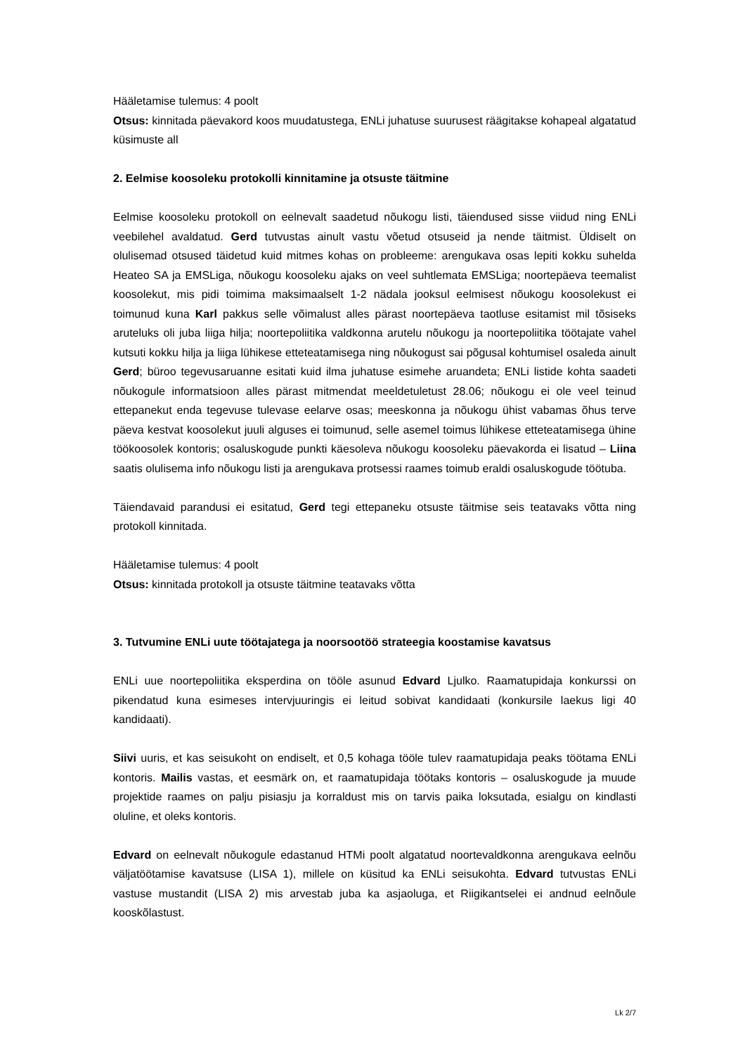Hääletamise tulemus: 4 poolt
Otsus: kinnitada päevakord koos muudatustega, ENLi juhatuse suurusest räägitakse kohapeal algatatud küsimuste all
2. Eelmise koosoleku protokolli kinnitamine ja otsuste täitmine
Eelmise koosoleku protokoll on eelnevalt saadetud nõukogu listi, täiendused sisse viidud ning ENLi veebilehel avaldatud. Gerd tutvustas ainult vastu võetud otsuseid ja nende täitmist. Üldiselt on olulisemad otsused täidetud kuid mitmes kohas on probleeme: arengukava osas lepiti kokku suhelda Heateo SA ja EMSLiga, nõukogu koosoleku ajaks on veel suhtlemata EMSLiga; noortepäeva teemalist koosolekut, mis pidi toimima maksimaalselt 1-2 nädala jooksul eelmisest nõukogu koosolekust ei toimunud kuna Karl pakkus selle võimalust alles pärast noortepäeva taotluse esitamist mil tõsiseks aruteluks oli juba liiga hilja; noortepoliitika valdkonna arutelu nõukogu ja noortepoliitika töötajate vahel kutsuti kokku hilja ja liiga lühikese etteteatamisega ning nõukogust sai põgusal kohtumisel osaleda ainult Gerd; büroo tegevusaruanne esitati kuid ilma juhatuse esimehe aruandeta; ENLi listide kohta saadeti nõukogule informatsioon alles pärast mitmendat meeldetuletust 28.06; nõukogu ei ole veel teinud ettepanekut enda tegevuse tulevase eelarve osas; meeskonna ja nõukogu ühist vabamas õhus terve päeva kestvat koosolekut juuli alguses ei toimunud, selle asemel toimus lühikese etteteatamisega ühine töökoosolek kontoris; osaluskogude punkti käesoleva nõukogu koosoleku päevakorda ei lisatud – Liina saatis olulisema info nõukogu listi ja arengukava protsessi raames toimub eraldi osaluskogude töötuba.
Täiendavaid parandusi ei esitatud, Gerd tegi ettepaneku otsuste täitmise seis teatavaks võtta ning protokoll kinnitada.
Hääletamise tulemus: 4 poolt
Otsus: kinnitada protokoll ja otsuste täitmine teatavaks võtta
3. Tutvumine ENLi uute töötajatega ja noorsootöö strateegia koostamise kavatsus
ENLi uue noortepoliitika eksperdina on tööle asunud Edvard Ljulko. Raamatupidaja konkurssi on pikendatud kuna esimeses intervjuuringis ei leitud sobivat kandidaati (konkursile laekus ligi 40 kandidaati).
Siivi uuris, et kas seisukoht on endiselt, et 0,5 kohaga tööle tulev raamatupidaja peaks töötama ENLi kontoris. Mailis vastas, et eesmärk on, et raamatupidaja töötaks kontoris – osaluskogude ja muude projektide raames on palju pisiasju ja korraldust mis on tarvis paika loksutada, esialgu on kindlasti oluline, et oleks kontoris.
Edvard on eelnevalt nõukogule edastanud HTMi poolt algatatud noortevaldkonna arengukava eelnõu väljatöötamise kavatsuse (LISA 1), millele on küsitud ka ENLi seisukohta. Edvard tutvustas ENLi vastuse mustandit (LISA 2) mis arvestab juba ka asjaoluga, et Riigikantselei ei andnud eelnõule kooskõlastust.
Lk 2/7